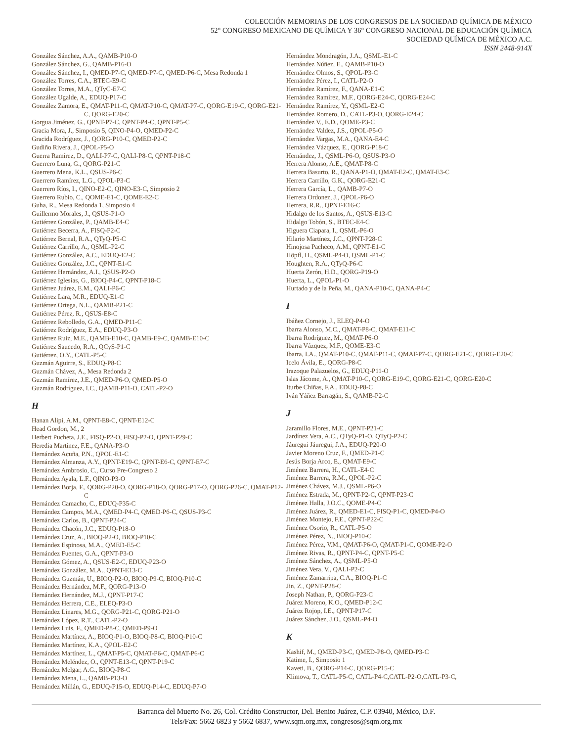COLECCIÓN MEMORIAS DE LOS CONGRESOS DE LA SOCIEDAD QUÍMICA DE MÉXICO
52° CONGRESO MEXICANO DE QUÍMICA Y 36° CONGRESO NACIONAL DE EDUCACIÓN QUÍMICA
SOCIEDAD QUÍMICA DE MÉXICO A.C.
ISSN 2448-914X
González Sánchez, A.A., QAMB-P10-O
González Sánchez, G., QAMB-P16-O
González Sánchez, I., QMED-P7-C, QMED-P7-C, QMED-P6-C, Mesa Redonda 1
González Torres, C.A., BTEC-E9-C
González Torres, M.A., QTyC-E7-C
González Ugalde, A., EDUQ-P17-C
González Zamora, E., QMAT-P11-C, QMAT-P10-C, QMAT-P7-C, QORG-E19-C, QORG-E21-C, QORG-E20-C
Gorgua Jiménez, G., QPNT-P7-C, QPNT-P4-C, QPNT-P5-C
Gracia Mora, J., Simposio 5, QINO-P4-O, QMED-P2-C
Gracida Rodríguez, J., QORG-P10-C, QMED-P2-C
Gudiño Rivera, J., QPOL-P5-O
Guerra Ramírez, D., QALI-P7-C, QALI-P8-C, QPNT-P18-C
Guerrero Luna, G., QORG-P21-C
Guerrero Mena, K.L., QSUS-P6-C
Guerrero Ramírez, L.G., QPOL-P3-C
Guerrero Ríos, I., QINO-E2-C, QINO-E3-C, Simposio 2
Guerrero Rubio, C., QOME-E1-C, QOME-E2-C
Guha, R., Mesa Redonda 1, Simposio 4
Guillermo Morales, J., QSUS-P1-O
Gutiérrez González, P., QAMB-E4-C
Gutiérrez Becerra, A., FISQ-P2-C
Gutiérrez Bernal, R.A., QTyQ-P5-C
Gutiérrez Carrillo, A., QSML-P2-C
Gutiérrez González, A.C., EDUQ-E2-C
Gutiérrez González, J.C., QPNT-E1-C
Gutiérrez Hernández, A.I., QSUS-P2-O
Gutiérrez Iglesias, G., BIOQ-P4-C, QPNT-P18-C
Gutiérrez Juárez, E.M., QALI-P6-C
Gutiérrez Lara, M.R., EDUQ-E1-C
Gutiérrez Ortega, N.L., QAMB-P21-C
Gutiérrez Pérez, R., QSUS-E8-C
Gutiérrez Rebolledo, G.A., QMED-P11-C
Gutiérrez Rodríguez, E.A., EDUQ-P3-O
Gutiérrez Ruiz, M.E., QAMB-E10-C, QAMB-E9-C, QAMB-E10-C
Gutiérrez Saucedo, R.A., QCyS-P1-C
Gutiérrez, O.Y., CATL-P5-C
Guzmán Aguirre, S., EDUQ-P8-C
Guzmán Chávez, A., Mesa Redonda 2
Guzmán Ramírez, J.E., QMED-P6-O, QMED-P5-O
Guzmán Rodríguez, I.C., QAMB-P11-O, CATL-P2-O
H
Hanan Alipi, A.M., QPNT-E8-C, QPNT-E12-C
Head Gordon, M., 2
Herbert Pucheta, J.E., FISQ-P2-O, FISQ-P2-O, QPNT-P29-C
Heredia Martínez, F.E., QANA-P3-O
Hernández Acuña, P.N., QPOL-E1-C
Hernández Almanza, A.Y., QPNT-E19-C, QPNT-E6-C, QPNT-E7-C
Hernández Ambrosio, C., Curso Pre-Congreso 2
Hernández Ayala, L.F., QINO-P3-O
Hernández Borja, F., QORG-P20-O, QORG-P18-O, QORG-P17-O, QORG-P26-C, QMAT-P12-C
Hernández Camacho, C., EDUQ-P35-C
Hernández Campos, M.A., QMED-P4-C, QMED-P6-C, QSUS-P3-C
Hernández Carlos, B., QPNT-P24-C
Hernández Chacón, J.C., EDUQ-P18-O
Hernández Cruz, A., BIOQ-P2-O, BIOQ-P10-C
Hernández Espinosa, M.A., QMED-E5-C
Hernández Fuentes, G.A., QPNT-P3-O
Hernández Gómez, A., QSUS-E2-C, EDUQ-P23-O
Hernández González, M.A., QPNT-E13-C
Hernández Guzmán, U., BIOQ-P2-O, BIOQ-P9-C, BIOQ-P10-C
Hernández Hernández, M.F., QORG-P13-O
Hernández Hernández, M.J., QPNT-P17-C
Hernández Herrera, C.E., ELEQ-P3-O
Hernández Linares, M.G., QORG-P21-C, QORG-P21-O
Hernández López, R.T., CATL-P2-O
Hernández Luis, F., QMED-P8-C, QMED-P9-O
Hernández Martínez, A., BIOQ-P1-O, BIOQ-P8-C, BIOQ-P10-C
Hernández Martínez, K.A., QPOL-E2-C
Hernández Martínez, L., QMAT-P5-C, QMAT-P6-C, QMAT-P6-C
Hernández Meléndez, O., QPNT-E13-C, QPNT-P19-C
Hernández Melgar, A.G., BIOQ-P8-C
Hernández Mena, L., QAMB-P13-O
Hernández Millán, G., EDUQ-P15-O, EDUQ-P14-C, EDUQ-P7-O
Hernández Mondragón, J.A., QSML-E1-C
Hernández Núñez, E., QAMB-P10-O
Hernández Olmos, S., QPOL-P3-C
Hernández Pérez, I., CATL-P2-O
Hernández Ramírez, F., QANA-E1-C
Hernández Ramírez, M.F., QORG-E24-C, QORG-E24-C
Hernández Ramírez, Y., QSML-E2-C
Hernández Romero, D., CATL-P3-O, QORG-E24-C
Hernández V., E.D., QOME-P3-C
Hernández Valdez, J.S., QPOL-P5-O
Hernández Vargas, M.A., QANA-E4-C
Hernández Vázquez, E., QORG-P18-C
Hernández, J., QSML-P6-O, QSUS-P3-O
Herrera Alonso, A.E., QMAT-P8-C
Herrera Basurto, R., QANA-P1-O, QMAT-E2-C, QMAT-E3-C
Herrera Carrillo, G.K., QORG-E21-C
Herrera García, L., QAMB-P7-O
Herrera Ordonez, J., QPOL-P6-O
Herrera, R.R., QPNT-E16-C
Hidalgo de los Santos, A., QSUS-E13-C
Hidalgo Tobón, S., BTEC-E4-C
Higuera Ciapara, I., QSML-P6-O
Hilario Martínez, J.C., QPNT-P28-C
Hinojosa Pacheco, A.M., QPNT-E1-C
Höpfl, H., QSML-P4-O, QSML-P1-C
Houghten, R.A., QTyQ-P6-C
Huerta Zerón, H.D., QORG-P19-O
Huerta, L., QPOL-P1-O
Hurtado y de la Peña, M., QANA-P10-C, QANA-P4-C
I
Ibáñez Cornejo, J., ELEQ-P4-O
Ibarra Alonso, M.C., QMAT-P8-C, QMAT-E11-C
Ibarra Rodríguez, M., QMAT-P6-O
Ibarra Vázquez, M.F., QOME-E3-C
Ibarra, I.A., QMAT-P10-C, QMAT-P11-C, QMAT-P7-C, QORG-E21-C, QORG-E20-C
Icelo Ávila, E., QORG-P8-C
Irazoque Palazuelos, G., EDUQ-P11-O
Islas Jácome, A., QMAT-P10-C, QORG-E19-C, QORG-E21-C, QORG-E20-C
Iturbe Chiñas, F.A., EDUQ-P8-C
Iván Yáñez Barragán, S., QAMB-P2-C
J
Jaramillo Flores, M.E., QPNT-P21-C
Jardínez Vera, A.C., QTyQ-P1-O, QTyQ-P2-C
Jáuregui Jáuregui, J.A., EDUQ-P20-O
Javier Moreno Cruz, F., QMED-P1-C
Jesús Borja Arco, E., QMAT-E9-C
Jiménez Barrera, H., CATL-E4-C
Jiménez Barrera, R.M., QPOL-P2-C
Jiménez Chávez, M.J., QSML-P6-O
Jiménez Estrada, M., QPNT-P2-C, QPNT-P23-C
Jiménez Halla, J.O.C., QOME-P4-C
Jiménez Juárez, R., QMED-E1-C, FISQ-P1-C, QMED-P4-O
Jiménez Montejo, F.E., QPNT-P22-C
Jiménez Osorio, R., CATL-P5-O
Jiménez Pérez, N., BIOQ-P10-C
Jiménez Pérez, V.M., QMAT-P6-O, QMAT-P1-C, QOME-P2-O
Jiménez Rivas, R., QPNT-P4-C, QPNT-P5-C
Jiménez Sánchez, A., QSML-P5-O
Jiménez Vera, V., QALI-P2-C
Jiménez Zamarripa, C.A., BIOQ-P1-C
Jin, Z., QPNT-P28-C
Joseph Nathan, P., QORG-P23-C
Juárez Moreno, K.O., QMED-P12-C
Juárez Rojop, I.E., QPNT-P17-C
Juárez Sánchez, J.O., QSML-P4-O
K
Kashif, M., QMED-P3-C, QMED-P8-O, QMED-P3-C
Katime, I., Simposio 1
Kaveti, B., QORG-P14-C, QORG-P15-C
Klimova, T., CATL-P5-C, CATL-P4-C,CATL-P2-O,CATL-P3-C,
Barranca del Muerto No. 26, Col. Crédito Constructor, Del. Benito Juárez, C.P. 03940, México, D.F.
Tels/Fax: 5662 6823 y 5662 6837, www.sqm.org.mx, congresos@sqm.org.mx